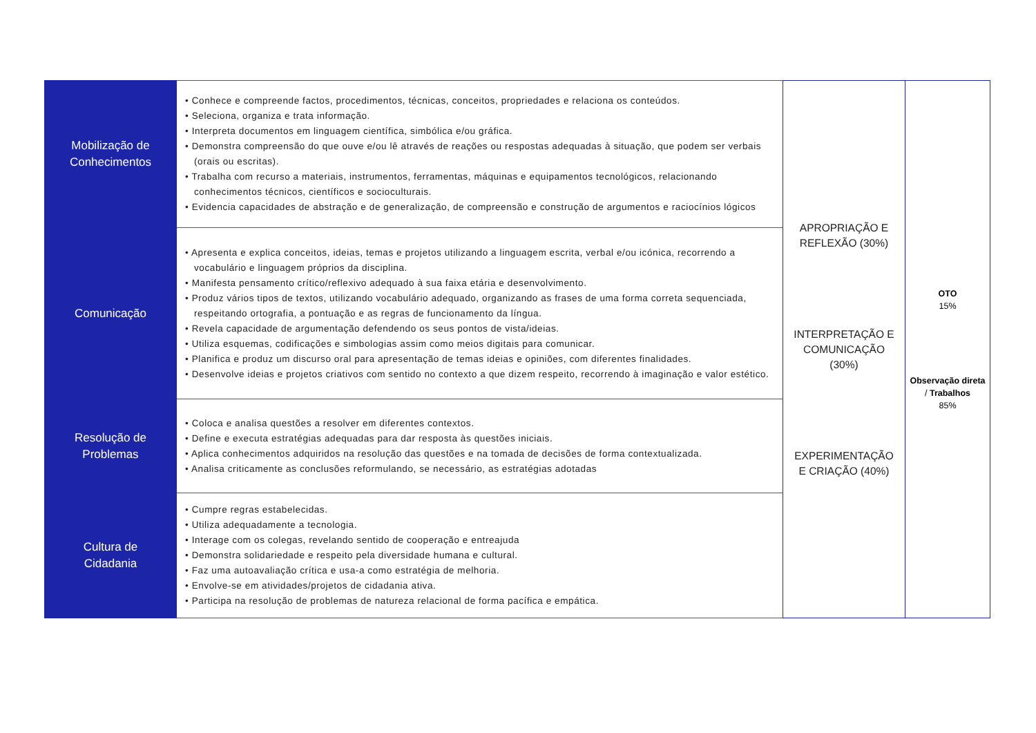| Mobilização de Conhecimentos | • Conhece e compreende factos, procedimentos, técnicas, conceitos, propriedades e relaciona os conteúdos. • Seleciona, organiza e trata informação. • Interpreta documentos em linguagem científica, simbólica e/ou gráfica. • Demonstra compreensão do que ouve e/ou lê através de reações ou respostas adequadas à situação, que podem ser verbais (orais ou escritas). • Trabalha com recurso a materiais, instrumentos, ferramentas, máquinas e equipamentos tecnológicos, relacionando conhecimentos técnicos, científicos e socioculturais. • Evidencia capacidades de abstração e de generalização, de compreensão e construção de argumentos e raciocínios lógicos | APROPRIAÇÃO E REFLEXÃO (30%) INTERPRETAÇÃO E COMUNICAÇÃO (30%) EXPERIMENTAÇÃO E CRIAÇÃO (40%) | OTO 15% Observação direta / Trabalhos 85% |
| Comunicação | • Apresenta e explica conceitos, ideias, temas e projetos utilizando a linguagem escrita, verbal e/ou icónica, recorrendo a vocabulário e linguagem próprios da disciplina. • Manifesta pensamento crítico/reflexivo adequado à sua faixa etária e desenvolvimento. • Produz vários tipos de textos, utilizando vocabulário adequado, organizando as frases de uma forma correta sequenciada, respeitando ortografia, a pontuação e as regras de funcionamento da língua. • Revela capacidade de argumentação defendendo os seus pontos de vista/ideias. • Utiliza esquemas, codificações e simbologias assim como meios digitais para comunicar. • Planifica e produz um discurso oral para apresentação de temas ideias e opiniões, com diferentes finalidades. • Desenvolve ideias e projetos criativos com sentido no contexto a que dizem respeito, recorrendo à imaginação e valor estético. | | |
| Resolução de Problemas | • Coloca e analisa questões a resolver em diferentes contextos. • Define e executa estratégias adequadas para dar resposta às questões iniciais. • Aplica conhecimentos adquiridos na resolução das questões e na tomada de decisões de forma contextualizada. • Analisa criticamente as conclusões reformulando, se necessário, as estratégias adotadas | | |
| Cultura de Cidadania | • Cumpre regras estabelecidas. • Utiliza adequadamente a tecnologia. • Interage com os colegas, revelando sentido de cooperação e entreajuda • Demonstra solidariedade e respeito pela diversidade humana e cultural. • Faz uma autoavaliação crítica e usa-a como estratégia de melhoria. • Envolve-se em atividades/projetos de cidadania ativa. • Participa na resolução de problemas de natureza relacional de forma pacífica e empática. | | |